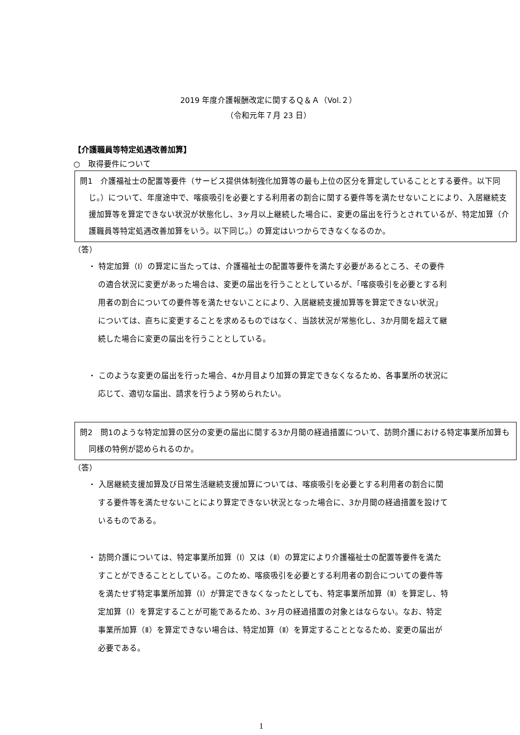2019 年度介護報酬改定に関するＱ＆Ａ（Vol.２）
（令和元年７月 23 日）
【介護職員等特定処遇改善加算】
○　取得要件について
問1　介護福祉士の配置等要件（サービス提供体制強化加算等の最も上位の区分を算定していることとする要件。以下同じ。）について、年度途中で、喀痰吸引を必要とする利用者の割合に関する要件等を満たせないことにより、入居継続支援加算等を算定できない状況が状態化し、3ヶ月以上継続した場合に、変更の届出を行うとされているが、特定加算（介護職員等特定処遇改善加算をいう。以下同じ。）の算定はいつからできなくなるのか。
（答）
・ 特定加算（Ⅰ）の算定に当たっては、介護福祉士の配置等要件を満たす必要があるところ、その要件の適合状況に変更があった場合は、変更の届出を行うこととしているが、「喀痰吸引を必要とする利用者の割合についての要件等を満たせないことにより、入居継続支援加算等を算定できない状況」については、直ちに変更することを求めるものではなく、当該状況が常態化し、3か月間を超えて継続した場合に変更の届出を行うこととしている。
・ このような変更の届出を行った場合、4か月目より加算の算定できなくなるため、各事業所の状況に応じて、適切な届出、請求を行うよう努められたい。
問2　問1のような特定加算の区分の変更の届出に関する3か月間の経過措置について、訪問介護における特定事業所加算も同様の特例が認められるのか。
（答）
・ 入居継続支援加算及び日常生活継続支援加算については、喀痰吸引を必要とする利用者の割合に関する要件等を満たせないことにより算定できない状況となった場合に、3か月間の経過措置を設けているものである。
・ 訪問介護については、特定事業所加算（Ⅰ）又は（Ⅱ）の算定により介護福祉士の配置等要件を満たすことができることとしている。このため、喀痰吸引を必要とする利用者の割合についての要件等を満たせず特定事業所加算（Ⅰ）が算定できなくなったとしても、特定事業所加算（Ⅱ）を算定し、特定加算（Ⅰ）を算定することが可能であるため、3ヶ月の経過措置の対象とはならない。なお、特定事業所加算（Ⅱ）を算定できない場合は、特定加算（Ⅱ）を算定することとなるため、変更の届出が必要である。
1